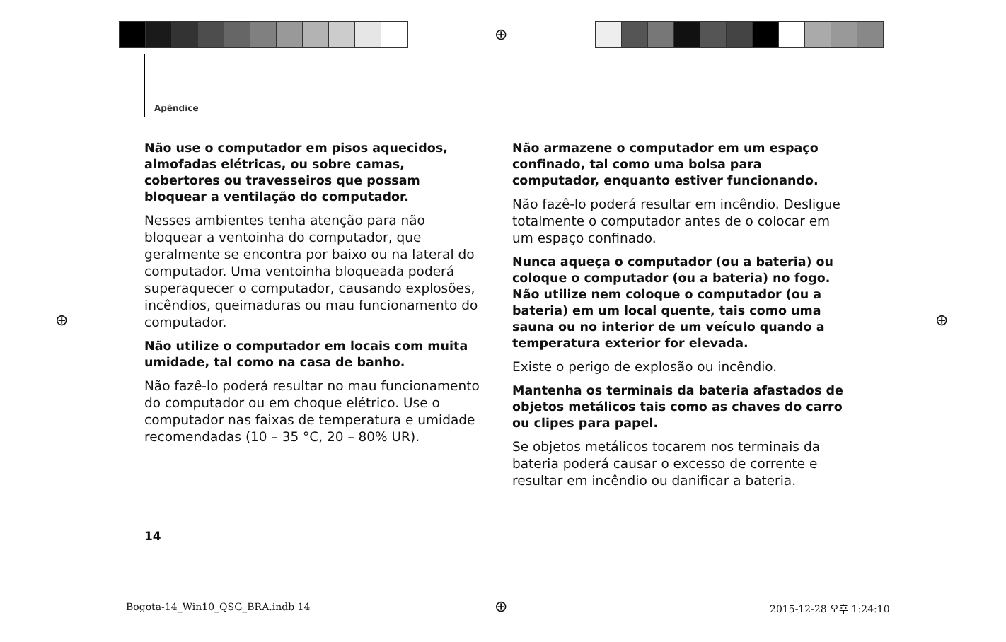⊕
⊕ ⊕
⊕
Apêndice
Não use o computador em pisos aquecidos, almofadas elétricas, ou sobre camas, cobertores ou travesseiros que possam bloquear a ventilação do computador.
Nesses ambientes tenha atenção para não bloquear a ventoinha do computador, que geralmente se encontra por baixo ou na lateral do computador. Uma ventoinha bloqueada poderá superaquecer o computador, causando explosões, incêndios, queimaduras ou mau funcionamento do computador.
Não utilize o computador em locais com muita umidade, tal como na casa de banho.
Não fazê-lo poderá resultar no mau funcionamento do computador ou em choque elétrico. Use o computador nas faixas de temperatura e umidade recomendadas (10 – 35 °C, 20 – 80% UR).
Não armazene o computador em um espaço confinado, tal como uma bolsa para computador, enquanto estiver funcionando.
Não fazê-lo poderá resultar em incêndio. Desligue totalmente o computador antes de o colocar em um espaço confinado.
Nunca aqueça o computador (ou a bateria) ou coloque o computador (ou a bateria) no fogo. Não utilize nem coloque o computador (ou a bateria) em um local quente, tais como uma sauna ou no interior de um veículo quando a temperatura exterior for elevada.
Existe o perigo de explosão ou incêndio.
Mantenha os terminais da bateria afastados de objetos metálicos tais como as chaves do carro ou clipes para papel.
Se objetos metálicos tocarem nos terminais da bateria poderá causar o excesso de corrente e resultar em incêndio ou danificar a bateria.
14
Bogota-14_Win10_QSG_BRA.indb 14
2015-12-28 오후 1:24:10